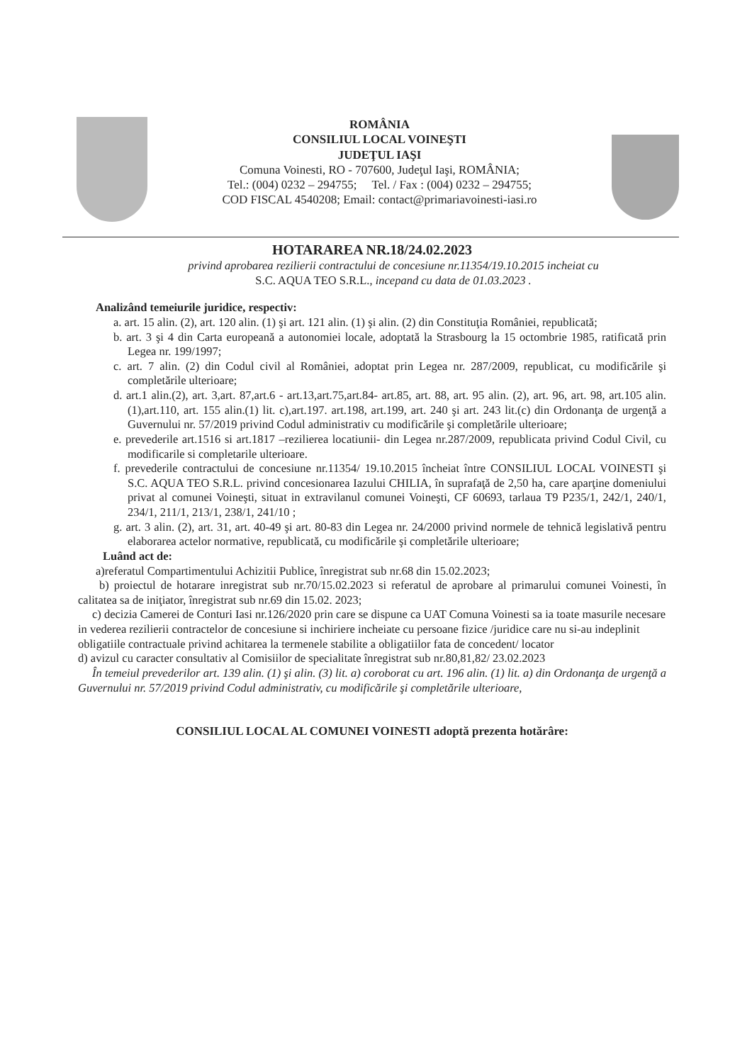ROMÂNIA
CONSILIUL LOCAL VOINEŞTI
JUDEŢUL IAŞI
Comuna Voinesti, RO - 707600, Judeţul Iaşi, ROMÂNIA;
Tel.: (004) 0232 – 294755; Tel. / Fax : (004) 0232 – 294755;
COD FISCAL 4540208; Email: contact@primariavoinesti-iasi.ro
HOTARAREA NR.18/24.02.2023
privind aprobarea rezilierii contractului de concesiune nr.11354/19.10.2015 incheiat cu
S.C. AQUA TEO S.R.L., incepand cu data de 01.03.2023 .
Analizând temeiurile juridice, respectiv:
a. art. 15 alin. (2), art. 120 alin. (1) şi art. 121 alin. (1) şi alin. (2) din Constituţia României, republicată;
b. art. 3 şi 4 din Carta europeană a autonomiei locale, adoptată la Strasbourg la 15 octombrie 1985, ratificată prin Legea nr. 199/1997;
c. art. 7 alin. (2) din Codul civil al României, adoptat prin Legea nr. 287/2009, republicat, cu modificările şi completările ulterioare;
d. art.1 alin.(2), art. 3,art. 87,art.6 - art.13,art.75,art.84- art.85, art. 88, art. 95 alin. (2), art. 96, art. 98, art.105 alin.(1),art.110, art. 155 alin.(1) lit. c),art.197. art.198, art.199, art. 240 şi art. 243 lit.(c) din Ordonanţa de urgenţă a Guvernului nr. 57/2019 privind Codul administrativ cu modificările şi completările ulterioare;
e. prevederile art.1516 si art.1817 –rezilierea locatiunii- din Legea nr.287/2009, republicata privind Codul Civil, cu modificarile si completarile ulterioare.
f. prevederile contractului de concesiune nr.11354/ 19.10.2015 încheiat între CONSILIUL LOCAL VOINESTI şi S.C. AQUA TEO S.R.L. privind concesionarea Iazului CHILIA, în suprafaţă de 2,50 ha, care aparţine domeniului privat al comunei Voineşti, situat in extravilanul comunei Voineşti, CF 60693, tarlaua T9 P235/1, 242/1, 240/1, 234/1, 211/1, 213/1, 238/1, 241/10 ;
g. art. 3 alin. (2), art. 31, art. 40-49 şi art. 80-83 din Legea nr. 24/2000 privind normele de tehnică legislativă pentru elaborarea actelor normative, republicată, cu modificările şi completările ulterioare;
Luând act de:
a)referatul Compartimentului Achizitii Publice, înregistrat sub nr.68 din 15.02.2023;
b) proiectul de hotarare inregistrat sub nr.70/15.02.2023 si referatul de aprobare al primarului comunei Voinesti, în calitatea sa de iniţiator, înregistrat sub nr.69 din 15.02. 2023;
c) decizia Camerei de Conturi Iasi nr.126/2020 prin care se dispune ca UAT Comuna Voinesti sa ia toate masurile necesare in vederea rezilierii contractelor de concesiune si inchiriere incheiate cu persoane fizice /juridice care nu si-au indeplinit obligatiile contractuale privind achitarea la termenele stabilite a obligatiilor fata de concedent/ locator
d) avizul cu caracter consultativ al Comisiilor de specialitate înregistrat sub nr.80,81,82/ 23.02.2023
În temeiul prevederilor art. 139 alin. (1) şi alin. (3) lit. a) coroborat cu art. 196 alin. (1) lit. a) din Ordonanţa de urgenţă a Guvernului nr. 57/2019 privind Codul administrativ, cu modificările şi completările ulterioare,
CONSILIUL LOCAL AL COMUNEI VOINESTI adoptă prezenta hotărâre: